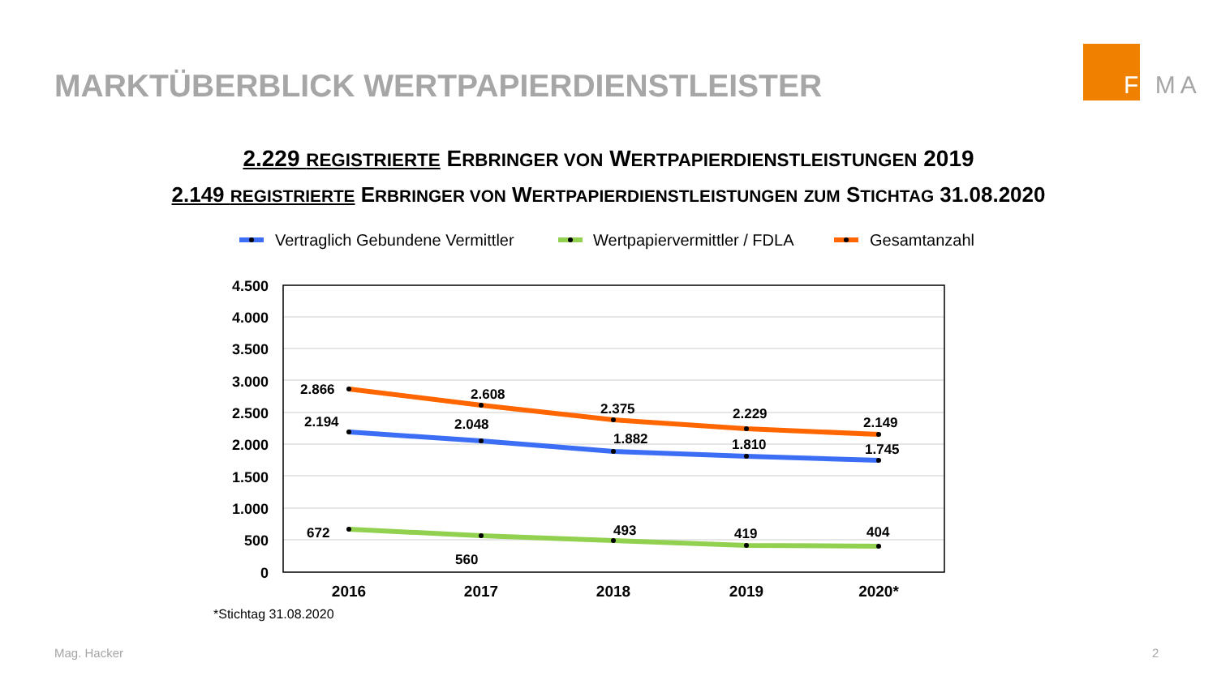MARKTÜBERBLICK WERTPAPIERDIENSTLEISTER
F MA
2.229 REGISTRIERTE ERBRINGER VON WERTPAPIERDIENSTLEISTUNGEN 2019
2.149 REGISTRIERTE ERBRINGER VON WERTPAPIERDIENSTLEISTUNGEN ZUM STICHTAG 31.08.2020
Vertraglich Gebundene Vermittler
Wertpapiervermittler / FDLA
Gesamtanzahl
4.500
4.000
3.500
3.000
2.500
2.000
1.500
1.000
500
0
2.866
2.608
2.375
2.229
2.149
2.194
2.048
1.882
1.810
1.745
672
560
493
419
404
2016
2017
2018
2019
2020*
*Stichtag 31.08.2020
Mag. Hacker 2